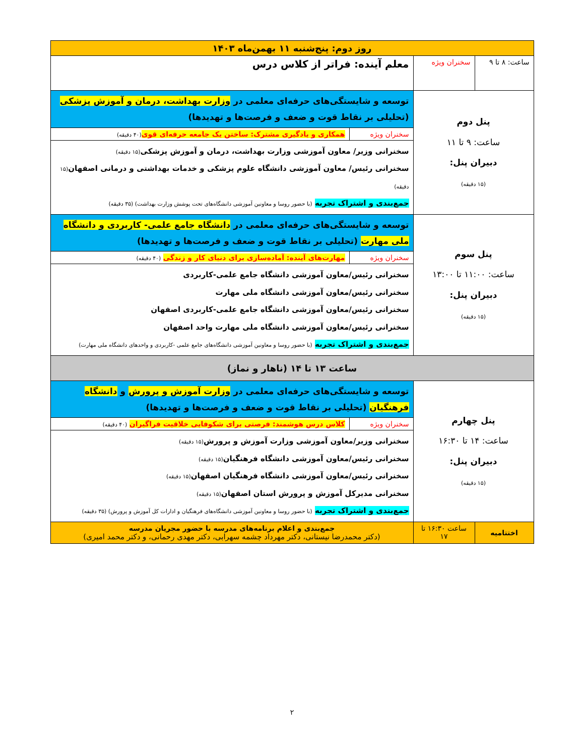| روز دوم: پنج‌شنبه ۱۱ بهمن‌ماه ۱۴۰۳ | | | |
| ساعت: ۸ تا ۹ | سخنران ویژه | معلم آینده: فراتر از کلاس درس | |
| پنل دوم ساعت: ۹ تا ۱۱ دبیران پنل: (۱۵ دقیقه) | | توسعه و شایستگی‌های حرفه‌ای معلمی در وزارت بهداشت، درمان و آموزش پزشکی (تحلیلی بر نقاط قوت و ضعف و فرصت‌ها و تهدیدها) | |
| | | سخنران ویژه | همکاری و یادگیری مشترک: ساختن یک جامعه حرفه‌ای قوی (۴۰ دقیقه) |
| | | سخنرانی وزیر/ معاون آموزشی وزارت بهداشت، درمان و آموزش پزشکی (۱۵ دقیقه) سخنرانی رئیس/ معاون آموزشی دانشگاه علوم پزشکی و خدمات بهداشتی و درمانی اصفهان (۱۵ دقیقه) جمع‌بندی و اشتراک تجربه (با حضور روسا و معاونین آموزشی دانشگاه‌های تحت پوشش وزارت بهداشت) (۳۵ دقیقه) | |
| پنل سوم ساعت: ۱۱:۰۰ تا ۱۳:۰۰ دبیران پنل: (۱۵ دقیقه) | | توسعه و شایستگی‌های حرفه‌ای معلمی در دانشگاه جامع علمی- کاربردی و دانشگاه ملی مهارت (تحلیلی بر نقاط قوت و ضعف و فرصت‌ها و تهدیدها) | |
| | | سخنران ویژه | مهارت‌های آینده: آماده‌سازی برای دنیای کار و زندگی (۴۰ دقیقه) |
| | | سخنرانی رئیس/معاون آموزشی دانشگاه جامع علمی-کاربردی سخنرانی رئیس/معاون آموزشی دانشگاه ملی مهارت سخنرانی رئیس/معاون آموزشی دانشگاه جامع علمی-کاربردی اصفهان سخنرانی رئیس/معاون آموزشی دانشگاه ملی مهارت واحد اصفهان جمع‌بندی و اشتراک تجربه (با حضور روسا و معاونین آموزشی دانشگاه‌های جامع علمی -کاربردی و واحدهای دانشگاه ملی مهارت) | |
| ساعت ۱۳ تا ۱۴ (ناهار و نماز) | | | |
| پنل چهارم ساعت: ۱۴ تا ۱۶:۳۰ دبیران پنل: (۱۵ دقیقه) | | توسعه و شایستگی‌های حرفه‌ای معلمی در وزارت آموزش و پرورش و دانشگاه فرهنگیان (تحلیلی بر نقاط قوت و ضعف و فرصت‌ها و تهدیدها) | |
| | | سخنران ویژه | کلاس درس هوشمند: فرصتی برای شکوفایی خلاقیت فراگیران (۴۰ دقیقه) |
| | | سخنرانی وزیر/معاون آموزشی وزارت آموزش و پرورش (۱۵ دقیقه) سخنرانی رئیس/معاون آموزشی دانشگاه فرهنگیان (۱۵ دقیقه) سخنرانی رئیس/معاون آموزشی دانشگاه فرهنگیان اصفهان (۱۵ دقیقه) سخنرانی مدیرکل آموزش و پرورش استان اصفهان (۱۵ دقیقه) جمع‌بندی و اشتراک تجربه (با حضور روسا و معاونین آموزشی دانشگاه‌های فرهنگیان و ادارات کل آموزش و پرورش) (۳۵ دقیقه) | |
| اختتامیه | ساعت ۱۶:۳۰ تا ۱۷ | جمع‌بندی و اعلام برنامه‌های مدرسه با حضور مجریان مدرسه (دکتر محمدرضا نیستانی، دکتر مهرداد چشمه سهرابی، دکتر مهدی رحمانی، و دکتر محمد امیری) | |
۲